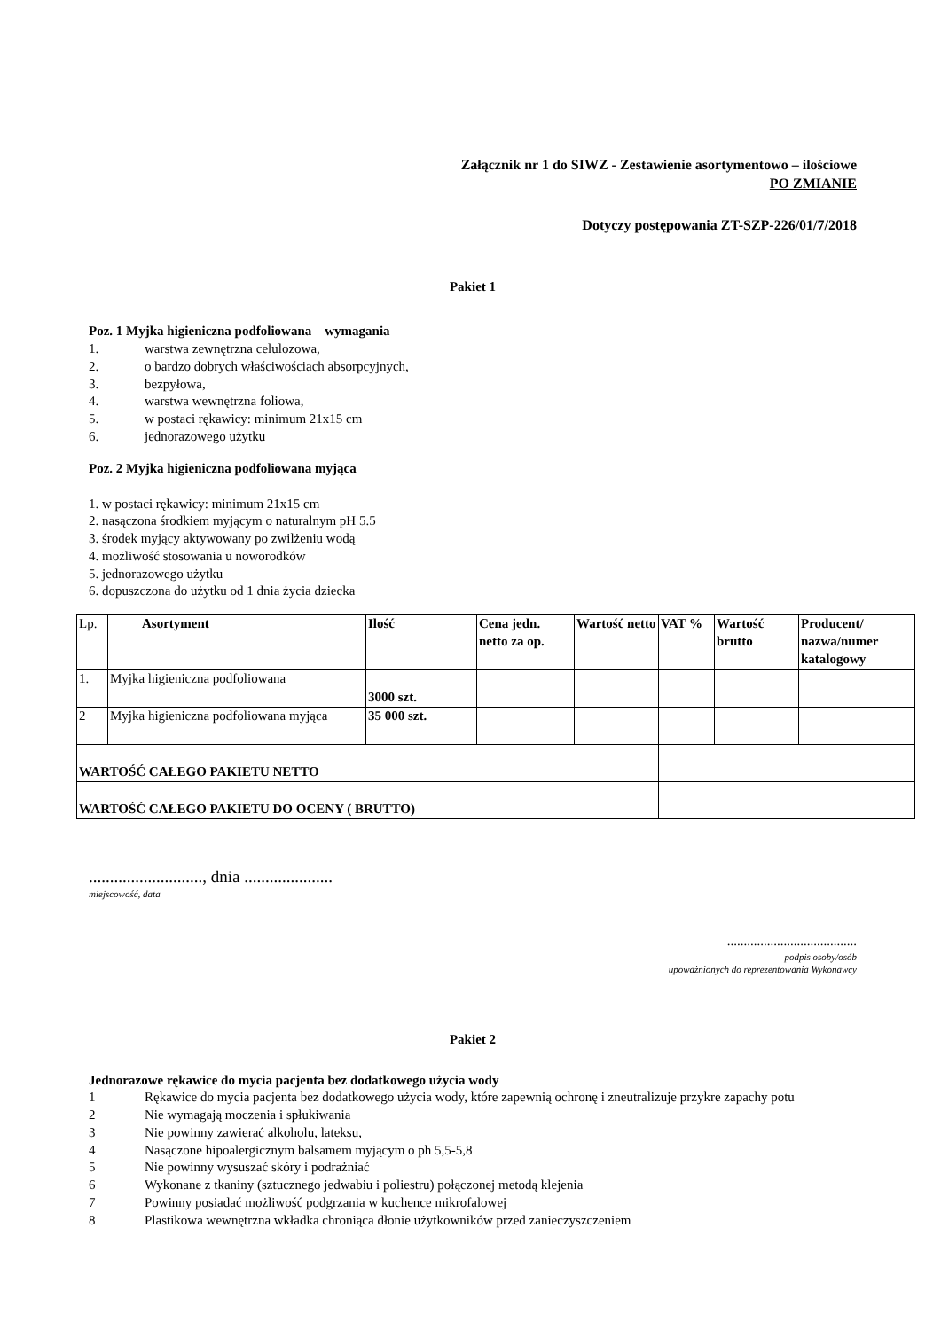Załącznik nr 1 do SIWZ - Zestawienie asortymentowo – ilościowe
PO ZMIANIE
Dotyczy postępowania ZT-SZP-226/01/7/2018
Pakiet 1
Poz. 1 Myjka higieniczna podfoliowana – wymagania
1. warstwa zewnętrzna celulozowa,
2. o bardzo dobrych właściwościach absorpcyjnych,
3. bezpyłowa,
4. warstwa wewnętrzna foliowa,
5. w postaci rękawicy: minimum 21x15 cm
6. jednorazowego użytku
Poz. 2 Myjka higieniczna podfoliowana myjąca
1. w postaci rękawicy: minimum 21x15 cm
2. nasączona środkiem myjącym o naturalnym pH 5.5
3. środek myjący aktywowany po zwilżeniu wodą
4. możliwość stosowania u noworodków
5. jednorazowego użytku
6. dopuszczona do użytku od 1 dnia życia dziecka
| Lp. | Asortyment | Ilość | Cena jedn. netto za op. | Wartość netto | VAT % | Wartość brutto | Producent/ nazwa/numer katalogowy |
| 1. | Myjka higieniczna podfoliowana | 3000 szt. | | | | | |
| 2 | Myjka higieniczna podfoliowana myjąca | 35 000 szt. | | | | | |
| WARTOŚĆ CAŁEGO PAKIETU NETTO | | | | | | | |
| WARTOŚĆ CAŁEGO PAKIETU DO OCENY ( BRUTTO) | | | | | | | |
..........................., dnia .....................
miejscowość, data
.......................................
podpis osoby/osób
upoważnionych do reprezentowania Wykonawcy
Pakiet 2
Jednorazowe rękawice do mycia pacjenta bez dodatkowego użycia wody
1 Rękawice do mycia pacjenta bez dodatkowego użycia wody, które zapewnią ochronę i zneutralizuje przykre zapachy potu
2 Nie wymagają moczenia i spłukiwania
3 Nie powinny zawierać alkoholu, lateksu,
4 Nasączone hipoalergicznym balsamem myjącym o ph 5,5-5,8
5 Nie powinny wysuszać skóry i podrażniać
6 Wykonane z tkaniny (sztucznego jedwabiu i poliestru) połączonej metodą klejenia
7 Powinny posiadać możliwość podgrzania w kuchence mikrofalowej
8 Plastikowa wewnętrzna wkładka chroniąca dłonie użytkowników przed zanieczyszczeniem